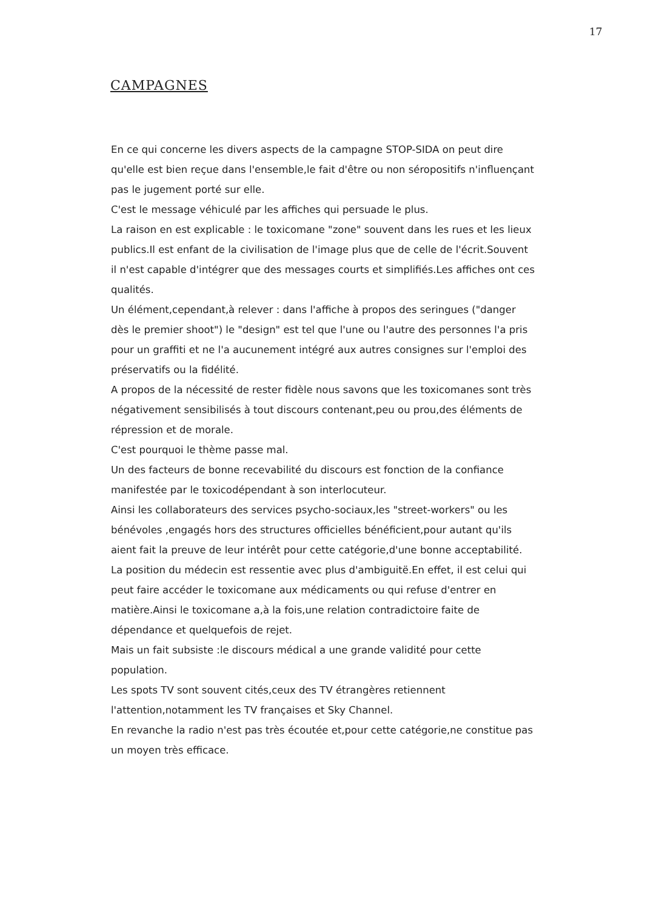17
CAMPAGNES
En ce qui concerne les divers aspects de la campagne STOP-SIDA on peut dire qu'elle est bien reçue dans l'ensemble,le fait d'être ou non séropositifs n'influençant pas le jugement porté sur elle.
C'est le message véhiculé par les affiches qui persuade le plus.
La raison en est explicable : le toxicomane "zone" souvent dans les rues et les lieux publics.Il est enfant de la civilisation de l'image plus que de celle de l'écrit.Souvent il n'est capable d'intégrer que des messages courts et simplifiés.Les affiches ont ces qualités.
Un élément,cependant,à relever : dans l'affiche à propos des seringues ("danger dès le premier shoot") le "design" est tel que l'une ou l'autre des personnes l'a pris pour un graffiti et ne l'a aucunement intégré aux autres consignes sur l'emploi des préservatifs ou la fidélité.
A propos de la nécessité de rester fidèle nous savons que les toxicomanes sont très négativement sensibilisés à tout discours contenant,peu ou prou,des éléments de répression et de morale.
C'est pourquoi le thème passe mal.
Un des facteurs de bonne recevabilité du discours est fonction de la confiance manifestée par le toxicodépendant à son interlocuteur.
Ainsi les collaborateurs des services psycho-sociaux,les "street-workers" ou les bénévoles ,engagés hors des structures officielles bénéficient,pour autant qu'ils aient fait la preuve de leur intérêt pour cette catégorie,d'une bonne acceptabilité.
La position du médecin est ressentie avec plus d'ambiguitë.En effet, il est celui qui peut faire accéder le toxicomane aux médicaments ou qui refuse d'entrer en matière.Ainsi le toxicomane a,à la fois,une relation contradictoire faite de dépendance et quelquefois de rejet.
Mais un fait subsiste :le discours médical a une grande validité pour cette population.
Les spots TV sont souvent cités,ceux des TV étrangères retiennent l'attention,notamment les TV françaises et Sky Channel.
En revanche la radio n'est pas très écoutée et,pour cette catégorie,ne constitue pas un moyen très efficace.